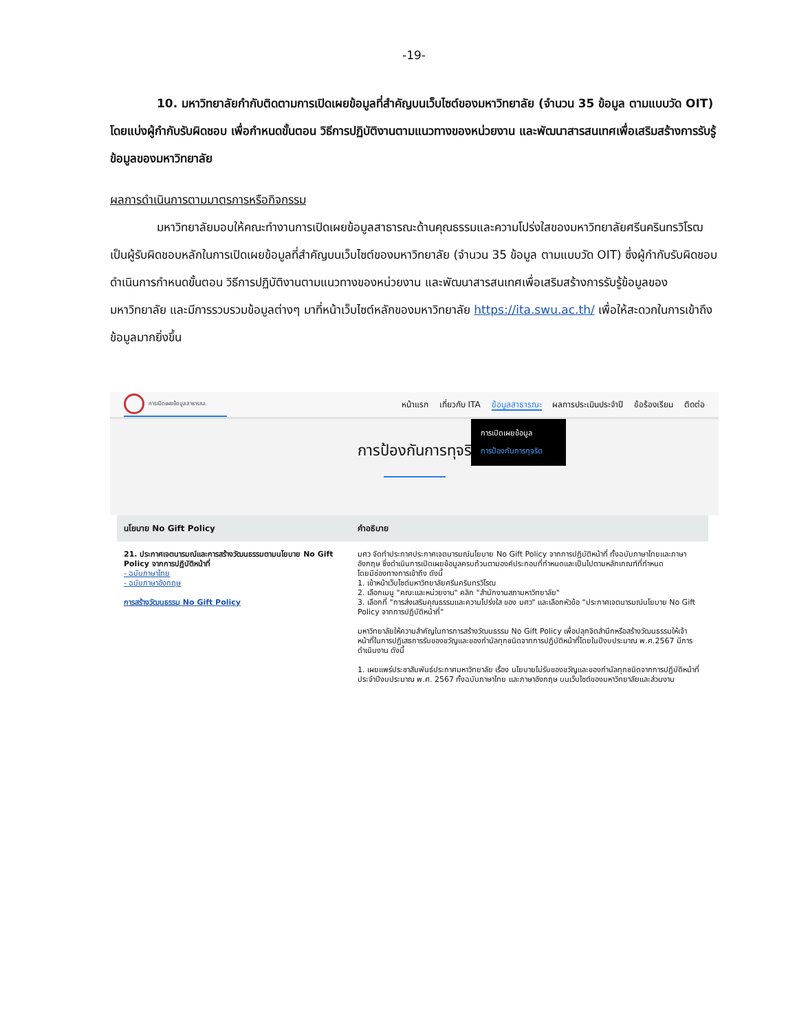-19-
10. มหาวิทยาลัยกำกับติดตามการเปิดเผยข้อมูลที่สำคัญบนเว็บไซต์ของมหาวิทยาลัย (จำนวน 35 ข้อมูล ตามแบบวัด OIT) โดยแบ่งผู้กำกับรับผิดชอบ เพื่อกำหนดขั้นตอน วิธีการปฏิบัติงานตามแนวทางของหน่วยงาน และพัฒนาสารสนเทศเพื่อเสริมสร้างการรับรู้ข้อมูลของมหาวิทยาลัย
ผลการดำเนินการตามมาตรการหรือกิจกรรม
มหาวิทยาลัยมอบให้คณะทำงานการเปิดเผยข้อมูลสาธารณะด้านคุณธรรมและความโปร่งใสของมหาวิทยาลัยศรีนครินทรวิโรฒ เป็นผู้รับผิดชอบหลักในการเปิดเผยข้อมูลที่สำคัญบนเว็บไซต์ของมหาวิทยาลัย (จำนวน 35 ข้อมูล ตามแบบวัด OIT) ซึ่งผู้กำกับรับผิดชอบดำเนินการกำหนดขั้นตอน วิธีการปฏิบัติงานตามแนวทางของหน่วยงาน และพัฒนาสารสนเทศเพื่อเสริมสร้างการรับรู้ข้อมูลของมหาวิทยาลัย และมีการรวบรวมข้อมูลต่างๆ มาที่หน้าเว็บไซต์หลักของมหาวิทยาลัย https://ita.swu.ac.th/ เพื่อให้สะดวกในการเข้าถึงข้อมูลมากยิ่งขึ้น
การเปิดเผยข้อมูลสาธารณะ
หน้าแรก เกี่ยวกับ ITA ข้อมูลสาธารณะ ผลการประเมินประจำปี ข้อร้องเรียน ติดต่อ
การป้องกันการทุจริ
การเปิดเผยข้อมูล
การป้องกันการทุจริต
| นโยบาย No Gift Policy | คำอธิบาย |
| --- | --- |
| 21. ประกาศเจตนารมณ์และการสร้างวัฒนธรรมตามนโยบาย No Gift Policy จากการปฏิบัติหน้าที่ - ฉบับภาษาไทย - ฉบับภาษาอังกฤษ การสร้างวัฒนธรรม No Gift Policy | มศว จัดทำประกาศประกาศเจตนารมณ์นโยบาย No Gift Policy จากการปฏิบัติหน้าที่ ทั้งฉบับภาษาไทยและภาษาอังกฤษ ซึ่งดำเนินการเปิดเผยข้อมูลครบถ้วนตามองค์ประกอบที่กำหนดและเป็นไปตามหลักเกณฑ์ที่กำหนด โดยมีช่องทางการเข้าถึง ดังนี้ 1. เข้าหน้าเว็บไซต์มหาวิทยาลัยศรีนครินทรวิโรฒ 2. เลือกเมนู "คณะและหน่วยงาน" คลิก "สำนักงานสภามหาวิทยาลัย" 3. เลือกที่ "การส่งเสริมคุณธรรมและความโปร่งใส ของ มศว" และเลือกหัวข้อ "ประกาศเจตนารมณ์นโยบาย No Gift Policy จากการปฏิบัติหน้าที่" มหาวิทยาลัยให้ความสำคัญในการการสร้างวัฒนธรรม No Gift Policy เพื่อปลุกจิตสำนึกหรือสร้างวัฒนธรรมให้เจ้าหน้าที่ในการปฏิเสธการรับของขวัญและของกำนัลทุกชนิดจากการปฏิบัติหน้าที่โดยในปีงบประมาณ พ.ศ.2567 มีการดำเนินงาน ดังนี้ 1. เผยแพร่ประชาสัมพันธ์ประกาศมหาวิทยาลัย เรื่อง นโยบายไม่รับของขวัญและของกำนัลทุกชนิดจากการปฏิบัติหน้าที่ ประจำปีงบประมาณ พ.ศ. 2567 ทั้งฉบับภาษาไทย และภาษาอังกฤษ บนเว็บไซต์ของมหาวิทยาลัยและส่วนงาน |